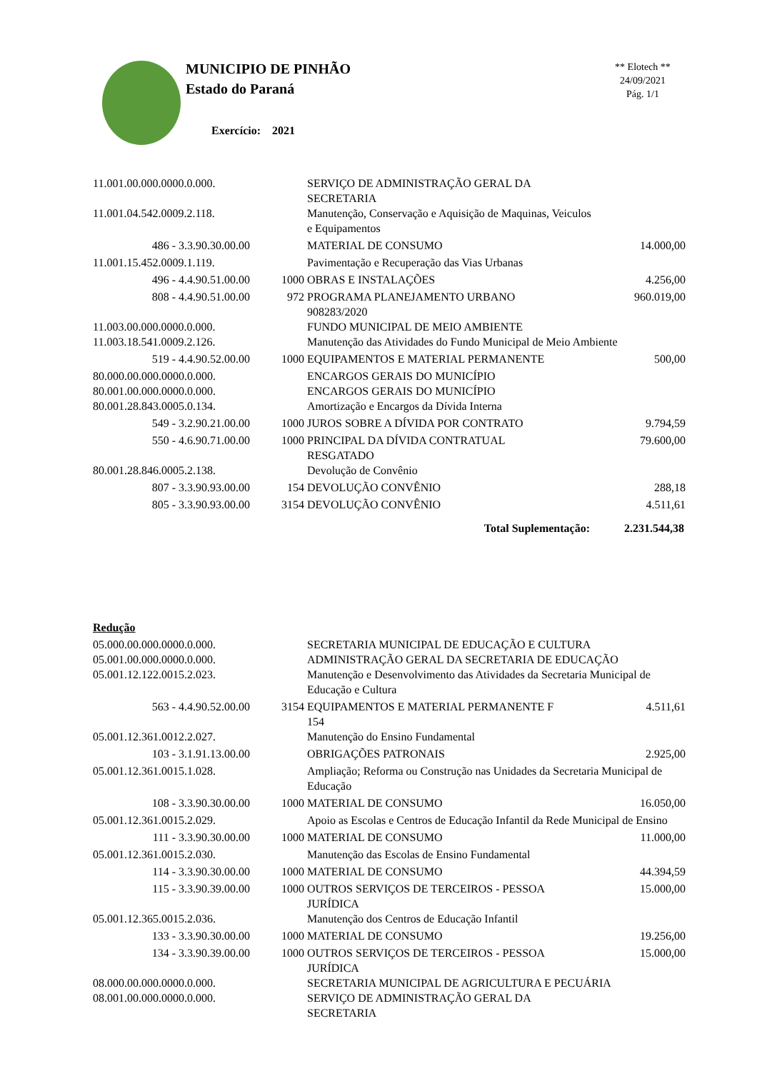MUNICIPIO DE PINHÃO
Estado do Paraná
** Elotech **
24/09/2021
Pág. 1/1
Exercício: 2021
| 11.001.00.000.0000.0.000. | | SERVIÇO DE ADMINISTRAÇÃO GERAL DA SECRETARIA | |
| 11.001.04.542.0009.2.118. | | Manutenção, Conservação e Aquisição de Maquinas, Veiculos e Equipamentos | |
| 486 - 3.3.90.30.00.00 | | MATERIAL DE CONSUMO | 14.000,00 |
| 11.001.15.452.0009.1.119. | | Pavimentação e Recuperação das Vias Urbanas | |
| 496 - 4.4.90.51.00.00 | 1000 | OBRAS E INSTALAÇÕES | 4.256,00 |
| 808 - 4.4.90.51.00.00 | 972 | PROGRAMA PLANEJAMENTO URBANO 908283/2020 | 960.019,00 |
| 11.003.00.000.0000.0.000. | | FUNDO MUNICIPAL DE MEIO AMBIENTE | |
| 11.003.18.541.0009.2.126. | | Manutenção das Atividades do Fundo Municipal de Meio Ambiente | |
| 519 - 4.4.90.52.00.00 | 1000 | EQUIPAMENTOS E MATERIAL PERMANENTE | 500,00 |
| 80.000.00.000.0000.0.000. | | ENCARGOS GERAIS DO MUNICÍPIO | |
| 80.001.00.000.0000.0.000. | | ENCARGOS GERAIS DO MUNICÍPIO | |
| 80.001.28.843.0005.0.134. | | Amortização e Encargos da Dívida Interna | |
| 549 - 3.2.90.21.00.00 | 1000 | JUROS SOBRE A DÍVIDA POR CONTRATO | 9.794,59 |
| 550 - 4.6.90.71.00.00 | 1000 | PRINCIPAL DA DÍVIDA CONTRATUAL RESGATADO | 79.600,00 |
| 80.001.28.846.0005.2.138. | | Devolução de Convênio | |
| 807 - 3.3.90.93.00.00 | 154 | DEVOLUÇÃO CONVÊNIO | 288,18 |
| 805 - 3.3.90.93.00.00 | 3154 | DEVOLUÇÃO CONVÊNIO | 4.511,61 |
| Total Suplementação: | | | 2.231.544,38 |
Redução
| 05.000.00.000.0000.0.000. | | SECRETARIA MUNICIPAL DE EDUCAÇÃO E CULTURA | |
| 05.001.00.000.0000.0.000. | | ADMINISTRAÇÃO GERAL DA SECRETARIA DE EDUCAÇÃO | |
| 05.001.12.122.0015.2.023. | | Manutenção e Desenvolvimento das Atividades da Secretaria Municipal de Educação e Cultura | |
| 563 - 4.4.90.52.00.00 | 3154 | EQUIPAMENTOS E MATERIAL PERMANENTE F 154 | 4.511,61 |
| 05.001.12.361.0012.2.027. | | Manutenção do Ensino Fundamental | |
| 103 - 3.1.91.13.00.00 | | OBRIGAÇÕES PATRONAIS | 2.925,00 |
| 05.001.12.361.0015.1.028. | | Ampliação; Reforma ou Construção nas Unidades da Secretaria Municipal de Educação | |
| 108 - 3.3.90.30.00.00 | 1000 | MATERIAL DE CONSUMO | 16.050,00 |
| 05.001.12.361.0015.2.029. | | Apoio as Escolas e Centros de Educação Infantil da Rede Municipal de Ensino | |
| 111 - 3.3.90.30.00.00 | 1000 | MATERIAL DE CONSUMO | 11.000,00 |
| 05.001.12.361.0015.2.030. | | Manutenção das Escolas de Ensino Fundamental | |
| 114 - 3.3.90.30.00.00 | 1000 | MATERIAL DE CONSUMO | 44.394,59 |
| 115 - 3.3.90.39.00.00 | 1000 | OUTROS SERVIÇOS DE TERCEIROS - PESSOA JURÍDICA | 15.000,00 |
| 05.001.12.365.0015.2.036. | | Manutenção dos Centros de Educação Infantil | |
| 133 - 3.3.90.30.00.00 | 1000 | MATERIAL DE CONSUMO | 19.256,00 |
| 134 - 3.3.90.39.00.00 | 1000 | OUTROS SERVIÇOS DE TERCEIROS - PESSOA JURÍDICA | 15.000,00 |
| 08.000.00.000.0000.0.000. | | SECRETARIA MUNICIPAL DE AGRICULTURA E PECUÁRIA | |
| 08.001.00.000.0000.0.000. | | SERVIÇO DE ADMINISTRAÇÃO GERAL DA SECRETARIA | |